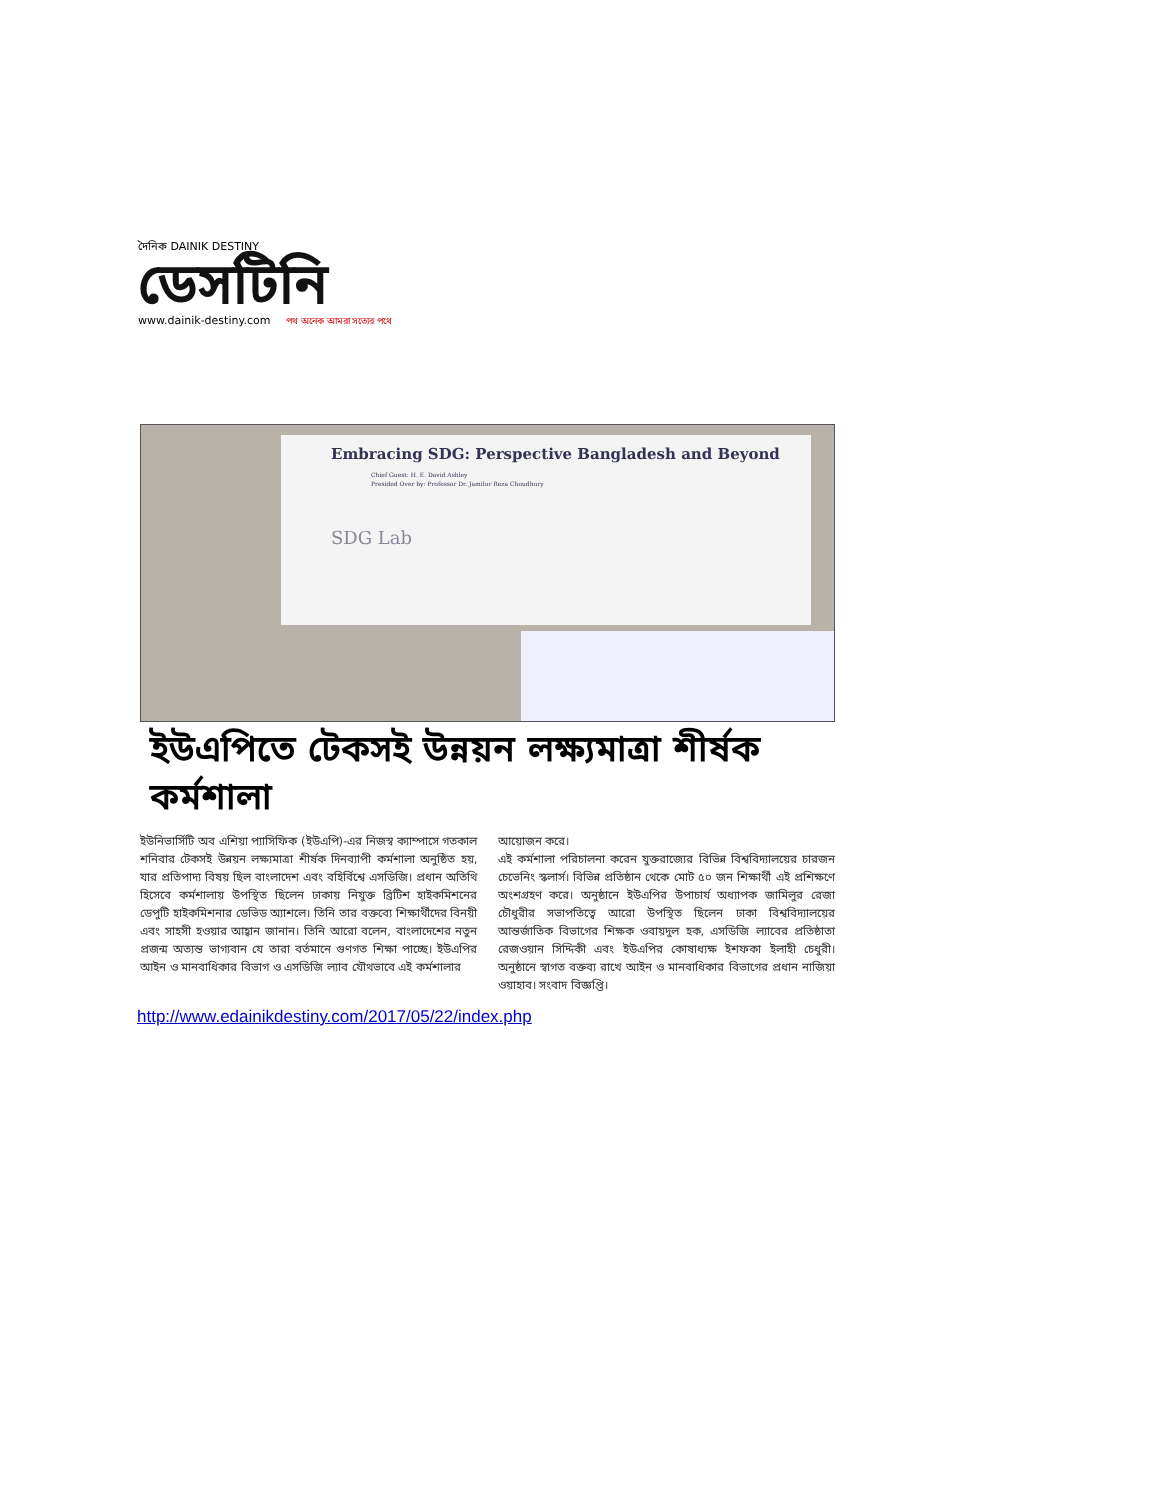দৈনিক DAINIK DESTINY
ডেসটিনি
www.dainik-destiny.com পথ অনেক আমরা সত্যের পথে
Embracing SDG: Perspective Bangladesh and Beyond
Chief Guest: H. E. David Ashley
Presided Over by: Professor Dr. Jamilur Reza Choudhury
SDG Lab
ইউএপিতে টেকসই উন্নয়ন লক্ষ্যমাত্রা শীর্ষক কর্মশালা
ইউনিভার্সিটি অব এশিয়া প্যাসিফিক (ইউএপি)-এর নিজস্ব ক্যাম্পাসে গতকাল শনিবার টেকসই উন্নয়ন লক্ষ্যমাত্রা শীর্ষক দিনব্যাপী কর্মশালা অনুষ্ঠিত হয়, যার প্রতিপাদ্য বিষয় ছিল বাংলাদেশ এবং বহির্বিশ্বে এসডিজি। প্রধান অতিথি হিসেবে কর্মশালায় উপস্থিত ছিলেন ঢাকায় নিযুক্ত ব্রিটিশ হাইকমিশনের ডেপুটি হাইকমিশনার ডেভিড অ্যাশলে। তিনি তার বক্তব্যে শিক্ষার্থীদের বিনয়ী এবং সাহসী হওয়ার আহ্বান জানান। তিনি আরো বলেন, বাংলাদেশের নতুন প্রজন্ম অত্যন্ত ভাগ্যবান যে তারা বর্তমানে গুণগত শিক্ষা পাচ্ছে। ইউএপির আইন ও মানবাধিকার বিভাগ ও এসডিজি ল্যাব যৌথভাবে এই কর্মশালার
আয়োজন করে।
এই কর্মশালা পরিচালনা করেন যুক্তরাজ্যের বিভিন্ন বিশ্ববিদ্যালয়ের চারজন চেভেনিং স্কলার্স। বিভিন্ন প্রতিষ্ঠান থেকে মোট ৫০ জন শিক্ষার্থী এই প্রশিক্ষণে অংশগ্রহণ করে। অনুষ্ঠানে ইউএপির উপাচার্য অধ্যাপক জামিলুর রেজা চৌধুরীর সভাপতিত্বে আরো উপস্থিত ছিলেন ঢাকা বিশ্ববিদ্যালয়ের আন্তর্জাতিক বিভাগের শিক্ষক ওবায়দুল হক, এসডিজি ল্যাবের প্রতিষ্ঠাতা রেজওয়ান সিদ্দিকী এবং ইউএপির কোষাধ্যক্ষ ইশফকা ইলাহী চেধুরী। অনুষ্ঠানে স্বাগত বক্তব্য রাখে আইন ও মানবাধিকার বিভাগের প্রধান নাজিয়া ওয়াহাব। সংবাদ বিজ্ঞপ্তি।
http://www.edainikdestiny.com/2017/05/22/index.php